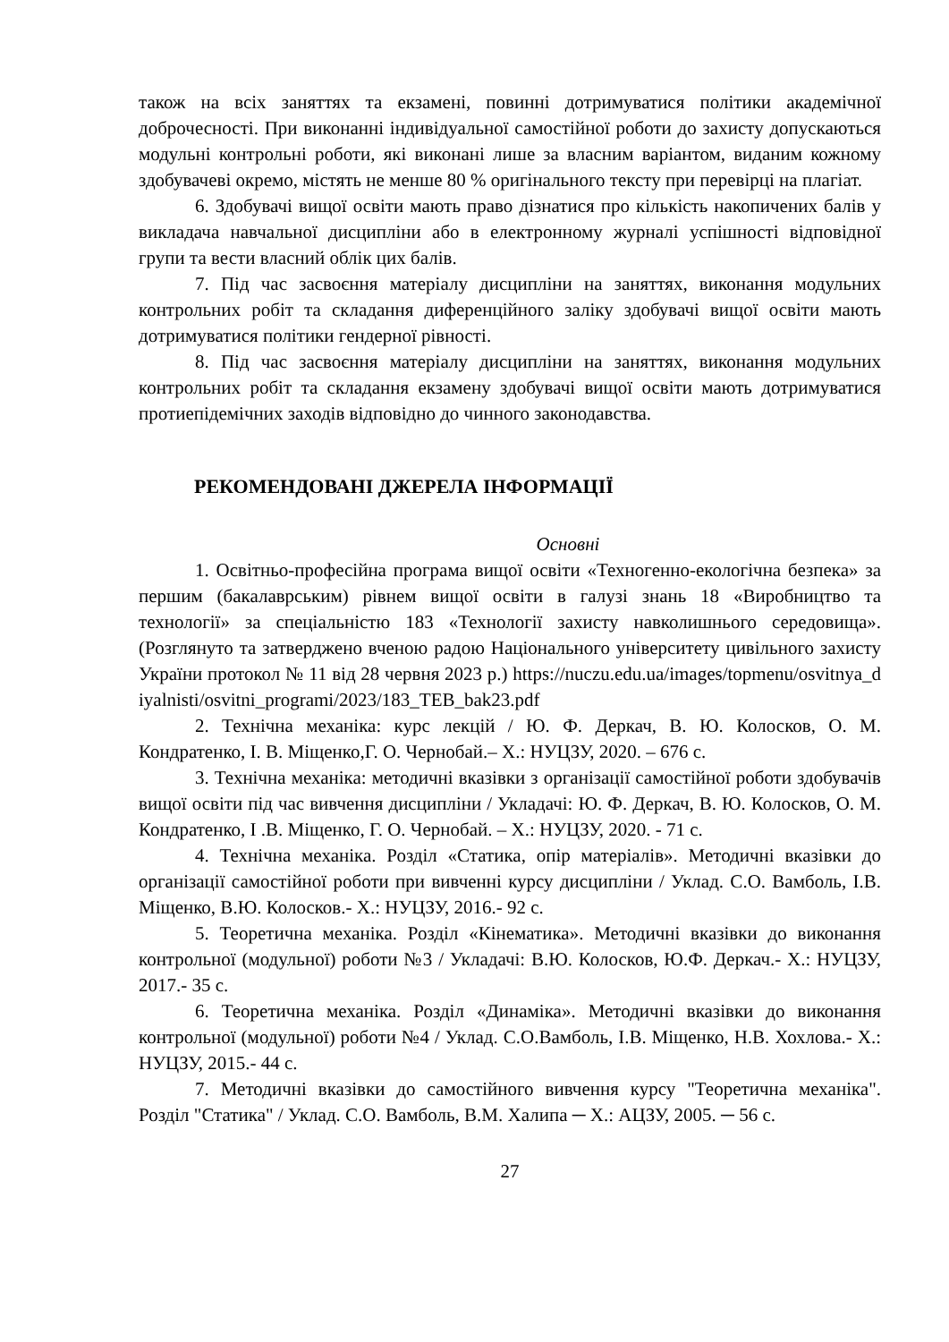також на всіх заняттях та екзамені, повинні дотримуватися політики академічної доброчесності. При виконанні індивідуальної самостійної роботи до захисту допускаються модульні контрольні роботи, які виконані лише за власним варіантом, виданим кожному здобувачеві окремо, містять не менше 80 % оригінального тексту при перевірці на плагіат.
6. Здобувачі вищої освіти мають право дізнатися про кількість накопичених балів у викладача навчальної дисципліни або в електронному журналі успішності відповідної групи та вести власний облік цих балів.
7. Під час засвоєння матеріалу дисципліни на заняттях, виконання модульних контрольних робіт та складання диференційного заліку здобувачі вищої освіти мають дотримуватися політики гендерної рівності.
8. Під час засвоєння матеріалу дисципліни на заняттях, виконання модульних контрольних робіт та складання екзамену здобувачі вищої освіти мають дотримуватися протиепідемічних заходів відповідно до чинного законодавства.
РЕКОМЕНДОВАНІ ДЖЕРЕЛА ІНФОРМАЦІЇ
Основні
1. Освітньо-професійна програма вищої освіти «Техногенно-екологічна безпека» за першим (бакалаврським) рівнем вищої освіти в галузі знань 18 «Виробництво та технології» за спеціальністю 183 «Технології захисту навколишнього середовища». (Розглянуто та затверджено вченою радою Національного університету цивільного захисту України протокол № 11 від 28 червня 2023 р.) https://nuczu.edu.ua/images/topmenu/osvitnya_diyalnisti/osvitni_programi/2023/183_TEB_bak23.pdf
2. Технічна механіка: курс лекцій / Ю. Ф. Деркач, В. Ю. Колосков, О. М. Кондратенко, І. В. Міщенко,Г. О. Чернобай.– Х.: НУЦЗУ, 2020. – 676 с.
3. Технічна механіка: методичні вказівки з організації самостійної роботи здобувачів вищої освіти під час вивчення дисципліни / Укладачі: Ю. Ф. Деркач, В. Ю. Колосков, О. М. Кондратенко, І .В. Міщенко, Г. О. Чернобай. – Х.: НУЦЗУ, 2020. - 71 с.
4. Технічна механіка. Розділ «Статика, опір матеріалів». Методичні вказівки до організації самостійної роботи при вивченні курсу дисципліни / Уклад. С.О. Вамболь, І.В. Міщенко, В.Ю. Колосков.- Х.: НУЦЗУ, 2016.- 92 с.
5. Теоретична механіка. Розділ «Кінематика». Методичні вказівки до виконання контрольної (модульної) роботи №3 / Укладачі: В.Ю. Колосков, Ю.Ф. Деркач.- Х.: НУЦЗУ, 2017.- 35 с.
6. Теоретична механіка. Розділ «Динаміка». Методичні вказівки до виконання контрольної (модульної) роботи №4 / Уклад. С.О.Вамболь, І.В. Міщенко, Н.В. Хохлова.- Х.: НУЦЗУ, 2015.- 44 с.
7. Методичні вказівки до самостійного вивчення курсу "Теоретична механіка". Розділ "Статика" / Уклад. С.О. Вамболь, В.М. Халипа ─ Х.: АЦЗУ, 2005. ─ 56 с.
27